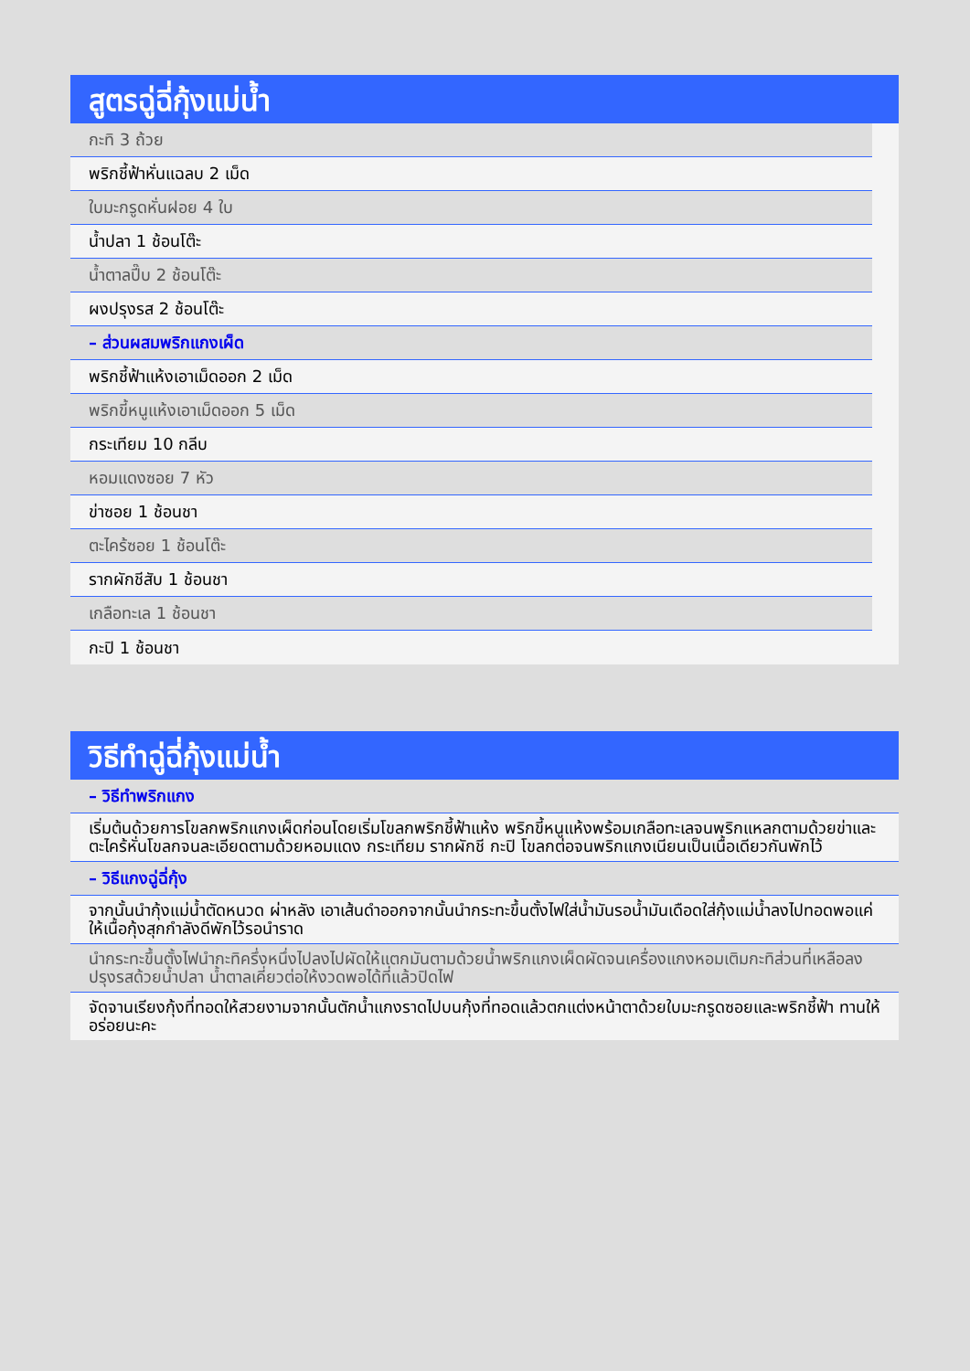สูตรฉู่ฉี่กุ้งแม่น้ำ
กะทิ 3 ถ้วย
พริกชี้ฟ้าหั่นแฉลบ 2 เม็ด
ใบมะกรูดหั่นฝอย 4 ใบ
น้ำปลา 1 ช้อนโต๊ะ
น้ำตาลปี๊บ 2 ช้อนโต๊ะ
ผงปรุงรส 2 ช้อนโต๊ะ
– ส่วนผสมพริกแกงเผ็ด
พริกชี้ฟ้าแห้งเอาเม็ดออก 2 เม็ด
พริกขี้หนูแห้งเอาเม็ดออก 5 เม็ด
กระเทียม 10 กลีบ
หอมแดงซอย 7 หัว
ข่าซอย 1 ช้อนชา
ตะไคร้ซอย 1 ช้อนโต๊ะ
รากผักชีสับ 1 ช้อนชา
เกลือทะเล 1 ช้อนชา
กะปิ 1 ช้อนชา
วิธีทำฉู่ฉี่กุ้งแม่น้ำ
– วิธีทำพริกแกง
เริ่มต้นด้วยการโขลกพริกแกงเผ็ดก่อนโดยเริ่มโขลกพริกชี้ฟ้าแห้ง พริกขี้หนูแห้งพร้อมเกลือทะเลจนพริกแหลกตามด้วยข่าและตะไคร้หั่นโขลกจนละเอียดตามด้วยหอมแดง กระเทียม รากผักชี กะปิ โขลกต่อจนพริกแกงเนียนเป็นเนื้อเดียวกันพักไว้
– วิธีแกงฉู่ฉี่กุ้ง
จากนั้นนำกุ้งแม่น้ำตัดหนวด ผ่าหลัง เอาเส้นดำออกจากนั้นนำกระทะขึ้นตั้งไฟใส่น้ำมันรอน้ำมันเดือดใส่กุ้งแม่น้ำลงไปทอดพอแค่ให้เนื้อกุ้งสุกกำลังดีพักไว้รอนำราด
นำกระทะขึ้นตั้งไฟนำกะทิครึ่งหนึ่งไปลงไปผัดให้แตกมันตามด้วยน้ำพริกแกงเผ็ดผัดจนเครื่องแกงหอมเติมกะทิส่วนที่เหลือลงปรุงรสด้วยน้ำปลา น้ำตาลเคี่ยวต่อให้งวดพอได้ที่แล้วปิดไฟ
จัดจานเรียงกุ้งที่ทอดให้สวยงามจากนั้นตักน้ำแกงราดไปบนกุ้งที่ทอดแล้วตกแต่งหน้าตาด้วยใบมะกรูดซอยและพริกชี้ฟ้า ทานให้อร่อยนะคะ